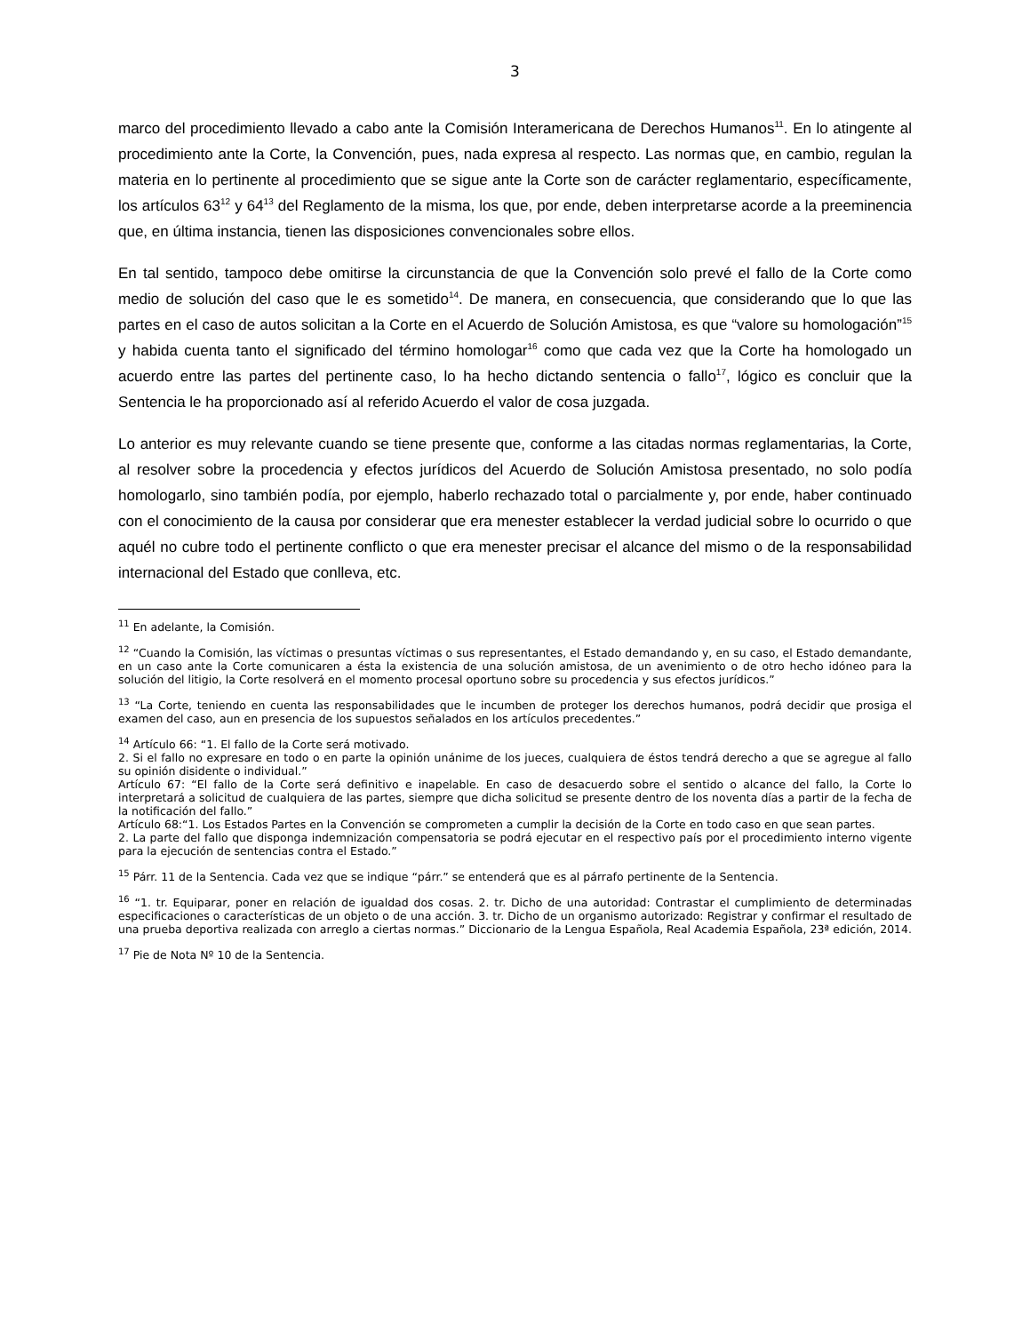3
marco del procedimiento llevado a cabo ante la Comisión Interamericana de Derechos Humanos<sup>11</sup>. En lo atingente al procedimiento ante la Corte, la Convención, pues, nada expresa al respecto. Las normas que, en cambio, regulan la materia en lo pertinente al procedimiento que se sigue ante la Corte son de carácter reglamentario, específicamente, los artículos 63<sup>12</sup> y 64<sup>13</sup> del Reglamento de la misma, los que, por ende, deben interpretarse acorde a la preeminencia que, en última instancia, tienen las disposiciones convencionales sobre ellos.
En tal sentido, tampoco debe omitirse la circunstancia de que la Convención solo prevé el fallo de la Corte como medio de solución del caso que le es sometido<sup>14</sup>. De manera, en consecuencia, que considerando que lo que las partes en el caso de autos solicitan a la Corte en el Acuerdo de Solución Amistosa, es que “valore su homologación”<sup>15</sup> y habida cuenta tanto el significado del término homologar<sup>16</sup> como que cada vez que la Corte ha homologado un acuerdo entre las partes del pertinente caso, lo ha hecho dictando sentencia o fallo<sup>17</sup>, lógico es concluir que la Sentencia le ha proporcionado así al referido Acuerdo el valor de cosa juzgada.
Lo anterior es muy relevante cuando se tiene presente que, conforme a las citadas normas reglamentarias, la Corte, al resolver sobre la procedencia y efectos jurídicos del Acuerdo de Solución Amistosa presentado, no solo podía homologarlo, sino también podía, por ejemplo, haberlo rechazado total o parcialmente y, por ende, haber continuado con el conocimiento de la causa por considerar que era menester establecer la verdad judicial sobre lo ocurrido o que aquél no cubre todo el pertinente conflicto o que era menester precisar el alcance del mismo o de la responsabilidad internacional del Estado que conlleva, etc.
<sup>11</sup> En adelante, la Comisión.
<sup>12</sup> “Cuando la Comisión, las víctimas o presuntas víctimas o sus representantes, el Estado demandando y, en su caso, el Estado demandante, en un caso ante la Corte comunicaren a ésta la existencia de una solución amistosa, de un avenimiento o de otro hecho idóneo para la solución del litigio, la Corte resolverá en el momento procesal oportuno sobre su procedencia y sus efectos jurídicos.”
<sup>13</sup> “La Corte, teniendo en cuenta las responsabilidades que le incumben de proteger los derechos humanos, podrá decidir que prosiga el examen del caso, aun en presencia de los supuestos señalados en los artículos precedentes.”
<sup>14</sup> Artículo 66: “1. El fallo de la Corte será motivado.
2. Si el fallo no expresare en todo o en parte la opinión unánime de los jueces, cualquiera de éstos tendrá derecho a que se agregue al fallo su opinión disidente o individual.”
Artículo 67: “El fallo de la Corte será definitivo e inapelable. En caso de desacuerdo sobre el sentido o alcance del fallo, la Corte lo interpretará a solicitud de cualquiera de las partes, siempre que dicha solicitud se presente dentro de los noventa días a partir de la fecha de la notificación del fallo.”
Artículo 68:“1. Los Estados Partes en la Convención se comprometen a cumplir la decisión de la Corte en todo caso en que sean partes.
2. La parte del fallo que disponga indemnización compensatoria se podrá ejecutar en el respectivo país por el procedimiento interno vigente para la ejecución de sentencias contra el Estado.”
<sup>15</sup> Párr. 11 de la Sentencia. Cada vez que se indique “párr.” se entenderá que es al párrafo pertinente de la Sentencia.
<sup>16</sup> “1. tr. Equiparar, poner en relación de igualdad dos cosas. 2. tr. Dicho de una autoridad: Contrastar el cumplimiento de determinadas especificaciones o características de un objeto o de una acción. 3. tr. Dicho de un organismo autorizado: Registrar y confirmar el resultado de una prueba deportiva realizada con arreglo a ciertas normas.” Diccionario de la Lengua Española, Real Academia Española, 23ª edición, 2014.
<sup>17</sup> Pie de Nota Nº 10 de la Sentencia.